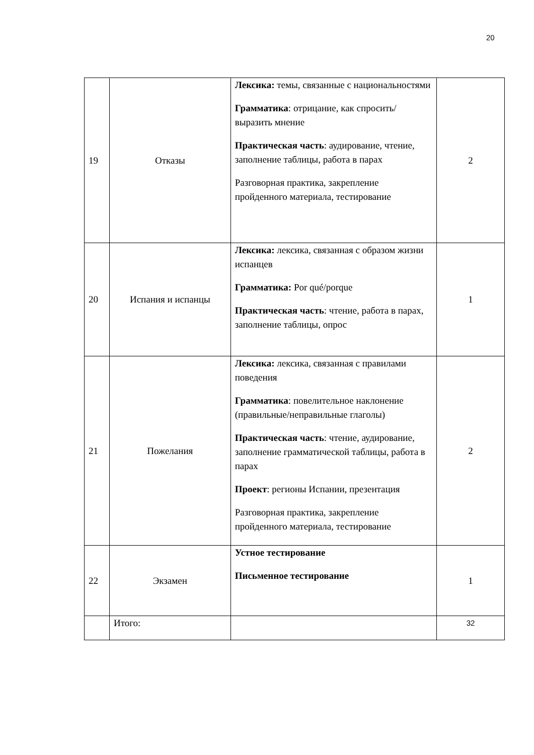20
| 19 | Отказы | Лексика: темы, связанные с национальностями Грамматика : отрицание, как спросить/ выразить мнение Практическая часть : аудирование, чтение, заполнение таблицы, работа в парах Разговорная практика, закрепление пройденного материала, тестирование | 2 |
| 20 | Испания и испанцы | Лексика: лексика, связанная с образом жизни испанцев Грамматика: Por qué/porque Практическая часть : чтение, работа в парах, заполнение таблицы, опрос | 1 |
| 21 | Пожелания | Лексика: лексика, связанная с правилами поведения Грамматика : повелительное наклонение (правильные/неправильные глаголы) Практическая часть : чтение, аудирование, заполнение грамматической таблицы, работа в парах Проект : регионы Испании, презентация Разговорная практика, закрепление пройденного материала, тестирование | 2 |
| 22 | Экзамен | Устное тестирование Письменное тестирование | 1 |
| | Итого: | | 32 |